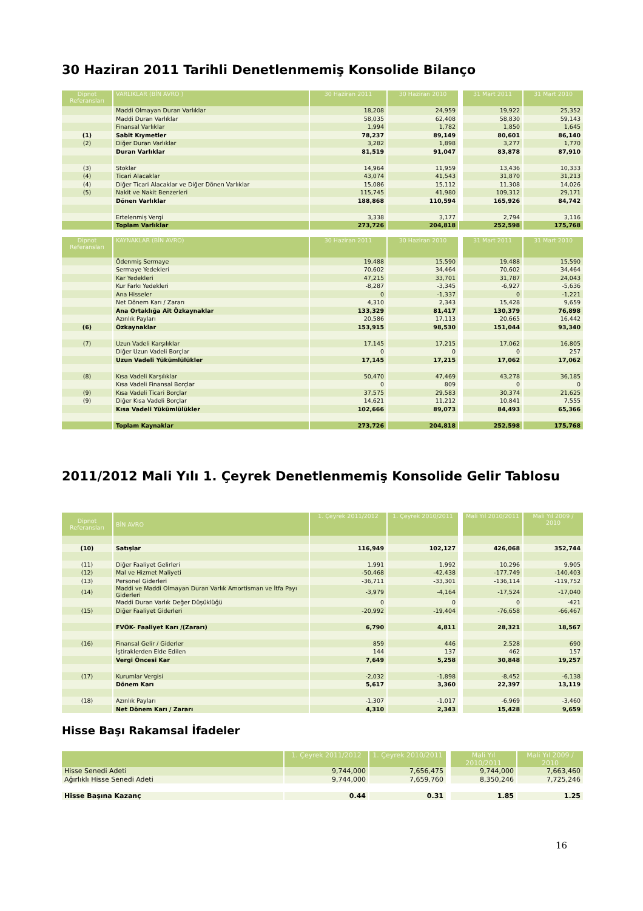30 Haziran 2011 Tarihli Denetlenmemiş Konsolide Bilanço
| Dipnot Referansları | VARLIKLAR (BİN AVRO ) | 30 Haziran 2011 | 30 Haziran 2010 | | 31 Mart 2011 | 31 Mart 2010 |
| --- | --- | --- | --- | --- | --- | --- |
| | Maddi Olmayan Duran Varlıklar | 18,208 | 24,959 | | 19,922 | 25,352 |
| | Maddi Duran Varlıklar | 58,035 | 62,408 | | 58,830 | 59,143 |
| | Finansal Varlıklar | 1,994 | 1,782 | | 1,850 | 1,645 |
| (1) | Sabit Kıymetler | 78,237 | 89,149 | | 80,601 | 86,140 |
| (2) | Diğer Duran Varlıklar | 3,282 | 1,898 | | 3,277 | 1,770 |
| | Duran Varlıklar | 81,519 | 91,047 | | 83,878 | 87,910 |
| (3) | Stoklar | 14,964 | 11,959 | | 13,436 | 10,333 |
| (4) | Ticari Alacaklar | 43,074 | 41,543 | | 31,870 | 31,213 |
| (4) | Diğer Ticari Alacaklar ve Diğer Dönen Varlıklar | 15,086 | 15,112 | | 11,308 | 14,026 |
| (5) | Nakit ve Nakit Benzerleri | 115,745 | 41,980 | | 109,312 | 29,171 |
| | Dönen Varlıklar | 188,868 | 110,594 | | 165,926 | 84,742 |
| | Ertelenmiş Vergi | 3,338 | 3,177 | | 2,794 | 3,116 |
| | Toplam Varlıklar | 273,726 | 204,818 | | 252,598 | 175,768 |
| Dipnot Referansları | KAYNAKLAR (BİN AVRO) | 30 Haziran 2011 | 30 Haziran 2010 | | 31 Mart 2011 | 31 Mart 2010 |
| --- | --- | --- | --- | --- | --- | --- |
| | Ödenmiş Sermaye | 19,488 | 15,590 | | 19,488 | 15,590 |
| | Sermaye Yedekleri | 70,602 | 34,464 | | 70,602 | 34,464 |
| | Kar Yedekleri | 47,215 | 33,701 | | 31,787 | 24,043 |
| | Kur Farkı Yedekleri | -8,287 | -3,345 | | -6,927 | -5,636 |
| | Ana Hisseler | 0 | -1,337 | | 0 | -1,221 |
| | Net Dönem Karı / Zararı | 4,310 | 2,343 | | 15,428 | 9,659 |
| | Ana Ortaklığa Ait Özkaynaklar | 133,329 | 81,417 | | 130,379 | 76,898 |
| | Azınlık Payları | 20,586 | 17,113 | | 20,665 | 16,442 |
| (6) | Özkaynaklar | 153,915 | 98,530 | | 151,044 | 93,340 |
| (7) | Uzun Vadeli Karşılıklar | 17,145 | 17,215 | | 17,062 | 16,805 |
| | Diğer Uzun Vadeli Borçlar | 0 | 0 | | 0 | 257 |
| | Uzun Vadeli Yükümlülükler | 17,145 | 17,215 | | 17,062 | 17,062 |
| (8) | Kısa Vadeli Karşılıklar | 50,470 | 47,469 | | 43,278 | 36,185 |
| | Kısa Vadeli Finansal Borçlar | 0 | 809 | | 0 | 0 |
| (9) | Kısa Vadeli Ticari Borçlar | 37,575 | 29,583 | | 30,374 | 21,625 |
| (9) | Diğer Kısa Vadeli Borçlar | 14,621 | 11,212 | | 10,841 | 7,555 |
| | Kısa Vadeli Yükümlülükler | 102,666 | 89,073 | | 84,493 | 65,366 |
| | Toplam Kaynaklar | 273,726 | 204,818 | | 252,598 | 175,768 |
2011/2012 Mali Yılı 1. Çeyrek Denetlenmemiş Konsolide Gelir Tablosu
| Dipnot Referansları | BİN AVRO | 1. Çeyrek 2011/2012 | 1. Çeyrek 2010/2011 | | Mali Yıl 2010/2011 | Mali Yıl 2009 / 2010 |
| --- | --- | --- | --- | --- | --- | --- |
| (10) | Satışlar | 116,949 | 102,127 | | 426,068 | 352,744 |
| (11) | Diğer Faaliyet Gelirleri | 1,991 | 1,992 | | 10,296 | 9,905 |
| (12) | Mal ve Hizmet Maliyeti | -50,468 | -42,438 | | -177,749 | -140,403 |
| (13) | Personel Giderleri | -36,711 | -33,301 | | -136,114 | -119,752 |
| (14) | Maddi ve Maddi Olmayan Duran Varlık Amortisman ve İtfa Payı Giderleri | -3,979 | -4,164 | | -17,524 | -17,040 |
| | Maddi Duran Varlık Değer Düşüklüğü | 0 | 0 | | 0 | -421 |
| (15) | Diğer Faaliyet Giderleri | -20,992 | -19,404 | | -76,658 | -66,467 |
| | FVÖK- Faaliyet Karı /(Zararı) | 6,790 | 4,811 | | 28,321 | 18,567 |
| (16) | Finansal Gelir / Giderler | 859 | 446 | | 2,528 | 690 |
| | İştiraklerden Elde Edilen | 144 | 137 | | 462 | 157 |
| | Vergi Öncesi Kar | 7,649 | 5,258 | | 30,848 | 19,257 |
| (17) | Kurumlar Vergisi | -2,032 | -1,898 | | -8,452 | -6,138 |
| | Dönem Karı | 5,617 | 3,360 | | 22,397 | 13,119 |
| (18) | Azınlık Payları | -1,307 | -1,017 | | -6,969 | -3,460 |
| | Net Dönem Karı / Zararı | 4,310 | 2,343 | | 15,428 | 9,659 |
Hisse Başı Rakamsal İfadeler
| | 1. Çeyrek 2011/2012 | 1. Çeyrek 2010/2011 | | Mali Yıl 2010/2011 | Mali Yıl 2009 / 2010 |
| --- | --- | --- | --- | --- | --- |
| Hisse Senedi Adeti | 9,744,000 | 7,656,475 | | 9,744,000 | 7,663,460 |
| Ağırlıklı Hisse Senedi Adeti | 9,744,000 | 7,659,760 | | 8,350,246 | 7,725,246 |
| Hisse Başına Kazanç | 0.44 | 0.31 | | 1.85 | 1.25 |
16